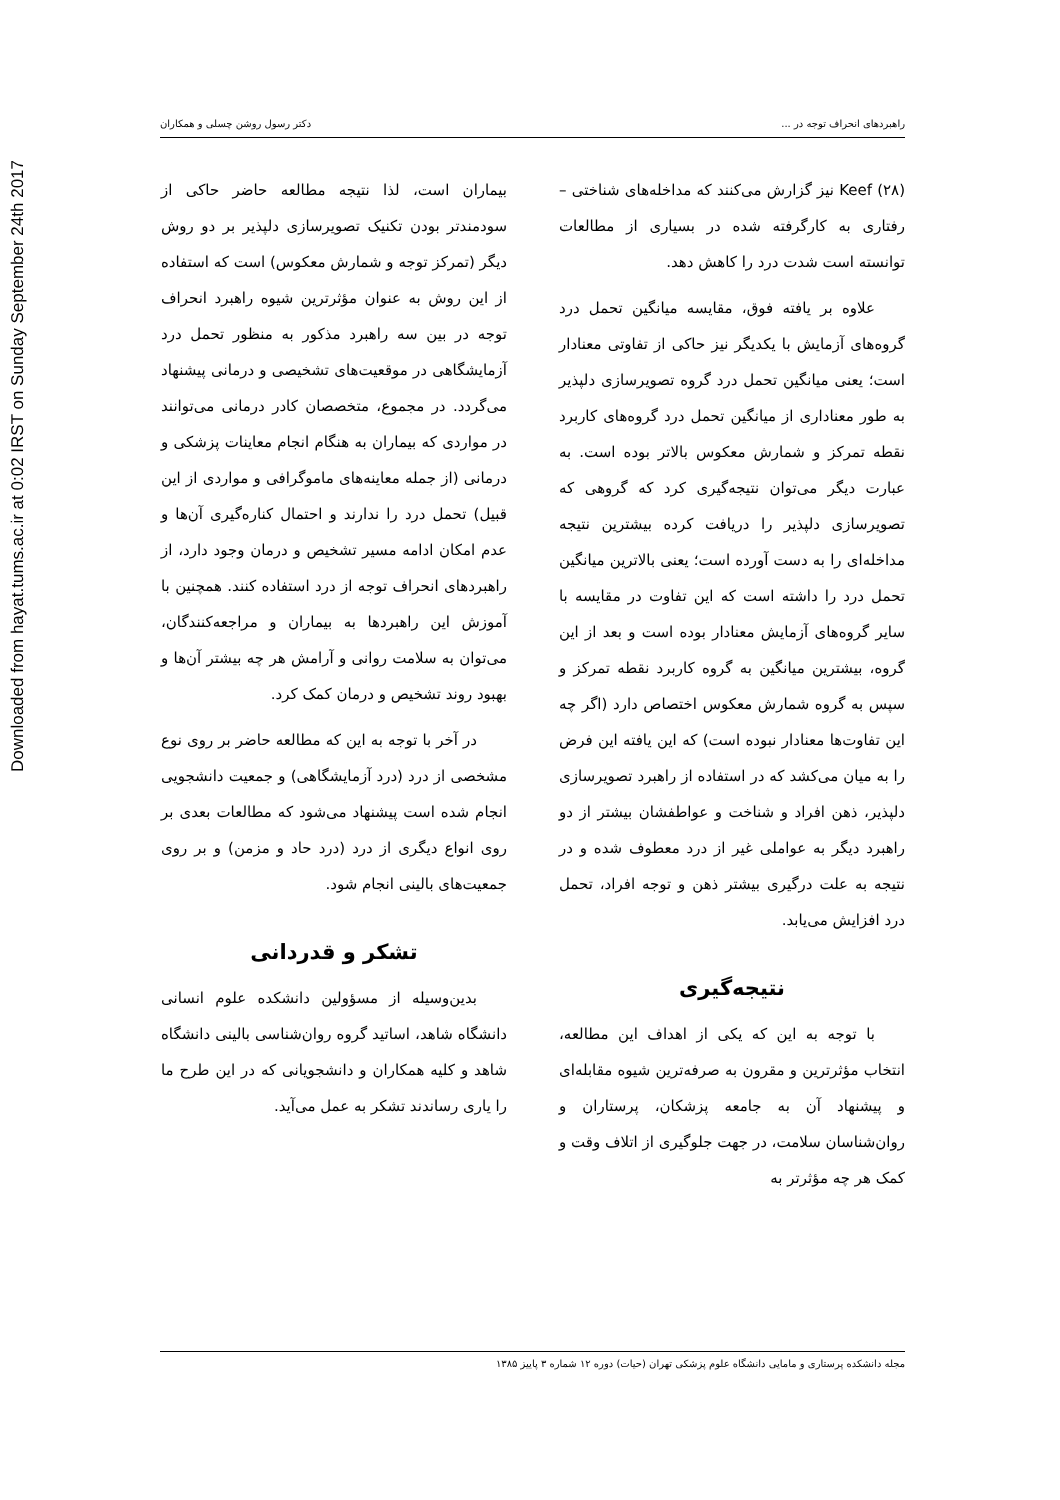Downloaded from hayat.tums.ac.ir at 0:02 IRST on Sunday September 24th 2017
راهبردهای انحراف توجه در ... دکتر رسول روشن چسلی و همکاران
Keef (۲۸) نیز گزارش می‌کنند که مداخله‌های شناختی – رفتاری به کارگرفته شده در بسیاری از مطالعات توانسته است شدت درد را کاهش دهد.
علاوه بر یافته فوق، مقایسه میانگین تحمل درد گروه‌های آزمایش با یکدیگر نیز حاکی از تفاوتی معنادار است؛ یعنی میانگین تحمل درد گروه تصویرسازی دلپذیر به طور معناداری از میانگین تحمل درد گروه‌های کاربرد نقطه تمرکز و شمارش معکوس بالاتر بوده است. به عبارت دیگر می‌توان نتیجه‌گیری کرد که گروهی که تصویرسازی دلپذیر را دریافت کرده بیشترین نتیجه مداخله‌ای را به دست آورده است؛ یعنی بالاترین میانگین تحمل درد را داشته است که این تفاوت در مقایسه با سایر گروه‌های آزمایش معنادار بوده است و بعد از این گروه، بیشترین میانگین به گروه کاربرد نقطه تمرکز و سپس به گروه شمارش معکوس اختصاص دارد (اگر چه این تفاوت‌ها معنادار نبوده است) که این یافته این فرض را به میان می‌کشد که در استفاده از راهبرد تصویرسازی دلپذیر، ذهن افراد و شناخت و عواطفشان بیشتر از دو راهبرد دیگر به عواملی غیر از درد معطوف شده و در نتیجه به علت درگیری بیشتر ذهن و توجه افراد، تحمل درد افزایش می‌یابد.
نتیجه‌گیری
با توجه به این که یکی از اهداف این مطالعه، انتخاب مؤثرترین و مقرون به صرفه‌ترین شیوه مقابله‌ای و پیشنهاد آن به جامعه پزشکان، پرستاران و روان‌شناسان سلامت، در جهت جلوگیری از اتلاف وقت و کمک هر چه مؤثرتر به
بیماران است، لذا نتیجه مطالعه حاضر حاکی از سودمندتر بودن تکنیک تصویرسازی دلپذیر بر دو روش دیگر (تمرکز توجه و شمارش معکوس) است که استفاده از این روش به عنوان مؤثرترین شیوه راهبرد انحراف توجه در بین سه راهبرد مذکور به منظور تحمل درد آزمایشگاهی در موقعیت‌های تشخیصی و درمانی پیشنهاد می‌گردد. در مجموع، متخصصان کادر درمانی می‌توانند در مواردی که بیماران به هنگام انجام معاینات پزشکی و درمانی (از جمله معاینه‌های ماموگرافی و مواردی از این قبیل) تحمل درد را ندارند و احتمال کناره‌گیری آن‌ها و عدم امکان ادامه مسیر تشخیص و درمان وجود دارد، از راهبردهای انحراف توجه از درد استفاده کنند. همچنین با آموزش این راهبردها به بیماران و مراجعه‌کنندگان، می‌توان به سلامت روانی و آرامش هر چه بیشتر آن‌ها و بهبود روند تشخیص و درمان کمک کرد.
در آخر با توجه به این که مطالعه حاضر بر روی نوع مشخصی از درد (درد آزمایشگاهی) و جمعیت دانشجویی انجام شده است پیشنهاد می‌شود که مطالعات بعدی بر روی انواع دیگری از درد (درد حاد و مزمن) و بر روی جمعیت‌های بالینی انجام شود.
تشکر و قدردانی
بدین‌وسیله از مسؤولین دانشکده علوم انسانی دانشگاه شاهد، اساتید گروه روان‌شناسی بالینی دانشگاه شاهد و کلیه همکاران و دانشجویانی که در این طرح ما را یاری رساندند تشکر به عمل می‌آید.
مجله دانشکده پرستاری و مامایی دانشگاه علوم پزشکی تهران (حیات) دوره ۱۲ شماره ۳ پاییز ۱۳۸۵